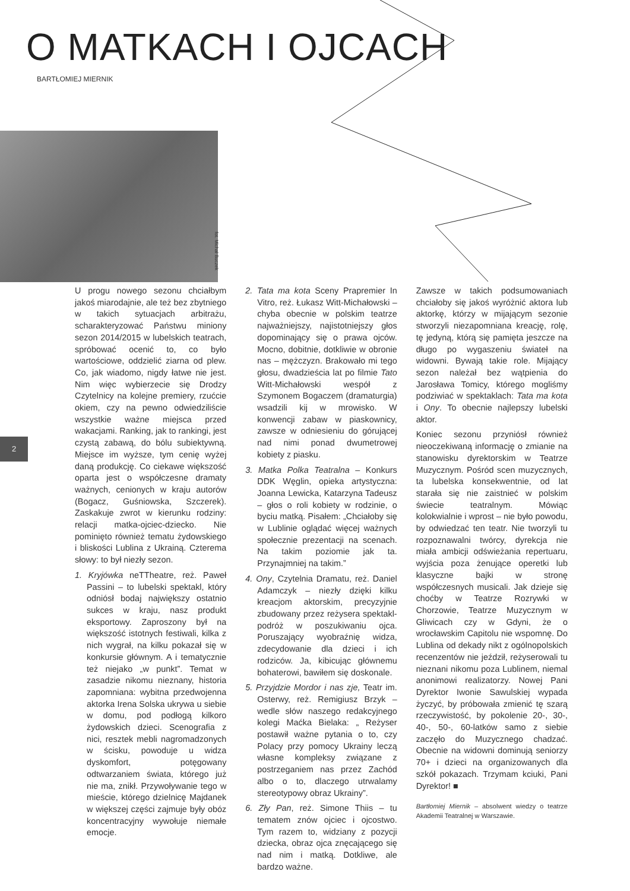O MATKACH I OJCACH
BARTŁOMIEJ MIERNIK
fot. Michał Buczek
2
U progu nowego sezonu chciałbym jakoś miarodajnie, ale też bez zbytniego w takich sytuacjach arbitrażu, scharakteryzować Państwu miniony sezon 2014/2015 w lubelskich teatrach, spróbować ocenić to, co było wartościowe, oddzielić ziarna od plew. Co, jak wiadomo, nigdy łatwe nie jest. Nim więc wybierzecie się Drodzy Czytelnicy na kolejne premiery, rzućcie okiem, czy na pewno odwiedziliście wszystkie ważne miejsca przed wakacjami. Ranking, jak to rankingi, jest czystą zabawą, do bólu subiektywną. Miejsce im wyższe, tym cenię wyżej daną produkcję. Co ciekawe większość oparta jest o współczesne dramaty ważnych, cenionych w kraju autorów (Bogacz, Guśniowska, Szczerek). Zaskakuje zwrot w kierunku rodziny: relacji matka-ojciec-dziecko. Nie pominięto również tematu żydowskiego i bliskości Lublina z Ukrainą. Czterema słowy: to był niezły sezon.
1. Kryjówka neTTheatre, reż. Paweł Passini – to lubelski spektakl, który odniósł bodaj największy ostatnio sukces w kraju, nasz produkt eksportowy. Zaproszony był na większość istotnych festiwali, kilka z nich wygrał, na kilku pokazał się w konkursie głównym. A i tematycznie też niejako „w punkt”. Temat w zasadzie nikomu nieznany, historia zapomniana: wybitna przedwojenna aktorka Irena Solska ukrywa u siebie w domu, pod podłogą kilkoro żydowskich dzieci. Scenografia z nici, resztek mebli nagromadzonych w ścisku, powoduje u widza dyskomfort, potęgowany odtwarzaniem świata, którego już nie ma, znikł. Przywoływanie tego w mieście, którego dzielnicę Majdanek w większej części zajmuje były obóz koncentracyjny wywołuje niemałe emocje.
2. Tata ma kota Sceny Prapremier In Vitro, reż. Łukasz Witt-Michałowski – chyba obecnie w polskim teatrze najważniejszy, najistotniejszy głos dopominający się o prawa ojców. Mocno, dobitnie, dotkliwie w obronie nas – mężczyzn. Brakowało mi tego głosu, dwadzieścia lat po filmie Tato Witt-Michałowski wespół z Szymonem Bogaczem (dramaturgia) wsadzili kij w mrowisko. W konwencji zabaw w piaskownicy, zawsze w odniesieniu do górującej nad nimi ponad dwumetrowej kobiety z piasku.
3. Matka Polka Teatralna – Konkurs DDK Węglin, opieka artystyczna: Joanna Lewicka, Katarzyna Tadeusz – głos o roli kobiety w rodzinie, o byciu matką. Pisałem: „Chciałoby się w Lublinie oglądać więcej ważnych społecznie prezentacji na scenach. Na takim poziomie jak ta. Przynajmniej na takim.”
4. Ony, Czytelnia Dramatu, reż. Daniel Adamczyk – niezły dzięki kilku kreacjom aktorskim, precyzyjnie zbudowany przez reżysera spektakl-podróż w poszukiwaniu ojca. Poruszający wyobraźnię widza, zdecydowanie dla dzieci i ich rodziców. Ja, kibicując głównemu bohaterowi, bawiłem się doskonale.
5. Przyjdzie Mordor i nas zje, Teatr im. Osterwy, reż. Remigiusz Brzyk – wedle słów naszego redakcyjnego kolegi Maćka Bielaka: „ Reżyser postawił ważne pytania o to, czy Polacy przy pomocy Ukrainy leczą własne kompleksy związane z postrzeganiem nas przez Zachód albo o to, dlaczego utrwalamy stereotypowy obraz Ukrainy”.
6. Zły Pan, reż. Simone Thiis – tu tematem znów ojciec i ojcostwo. Tym razem to, widziany z pozycji dziecka, obraz ojca znęcającego się nad nim i matką. Dotkliwe, ale bardzo ważne.
Zawsze w takich podsumowaniach chciałoby się jakoś wyróżnić aktora lub aktorkę, którzy w mijającym sezonie stworzyli niezapomniana kreację, rolę, tę jedyną, którą się pamięta jeszcze na długo po wygaszeniu świateł na widowni. Bywają takie role. Mijający sezon należał bez wątpienia do Jarosława Tomicy, którego mogliśmy podziwiać w spektaklach: Tata ma kota i Ony. To obecnie najlepszy lubelski aktor.
Koniec sezonu przyniósł również nieoczekiwaną informację o zmianie na stanowisku dyrektorskim w Teatrze Muzycznym. Pośród scen muzycznych, ta lubelska konsekwentnie, od lat starała się nie zaistnieć w polskim świecie teatralnym. Mówiąc kolokwialnie i wprost – nie było powodu, by odwiedzać ten teatr. Nie tworzyli tu rozpoznawalni twórcy, dyrekcja nie miała ambicji odświeżania repertuaru, wyjścia poza żenujące operetki lub klasyczne bajki w stronę współczesnych musicali. Jak dzieje się choćby w Teatrze Rozrywki w Chorzowie, Teatrze Muzycznym w Gliwicach czy w Gdyni, że o wrocławskim Capitolu nie wspomnę. Do Lublina od dekady nikt z ogólnopolskich recenzentów nie jeździł, reżyserowali tu nieznani nikomu poza Lublinem, niemal anonimowi realizatorzy. Nowej Pani Dyrektor Iwonie Sawulskiej wypada życzyć, by próbowała zmienić tę szarą rzeczywistość, by pokolenie 20-, 30-, 40-, 50-, 60-latków samo z siebie zaczęło do Muzycznego chadzać. Obecnie na widowni dominują seniorzy 70+ i dzieci na organizowanych dla szkół pokazach. Trzymam kciuki, Pani Dyrektor! ■
Bartłomiej Miernik – absolwent wiedzy o teatrze Akademii Teatralnej w Warszawie.